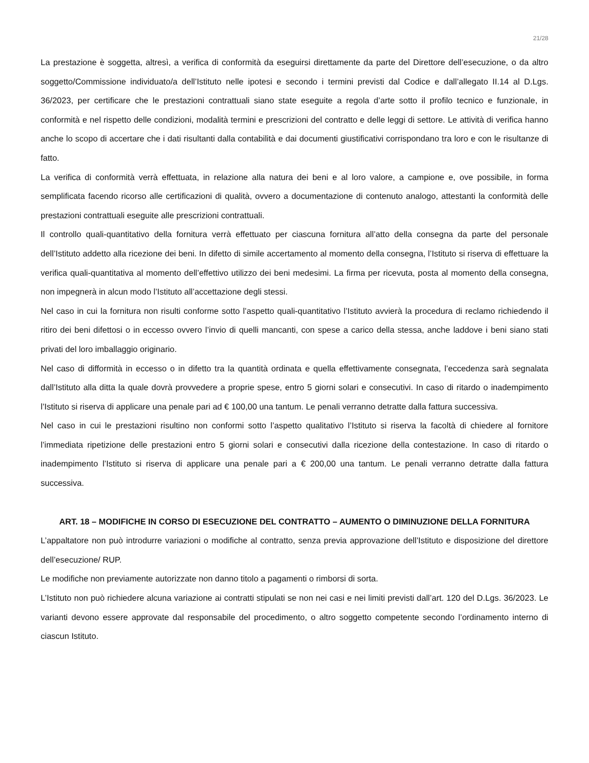21/28
La prestazione è soggetta, altresì, a verifica di conformità da eseguirsi direttamente da parte del Direttore dell’esecuzione, o da altro soggetto/Commissione individuato/a dell’Istituto nelle ipotesi e secondo i termini previsti dal Codice e dall’allegato II.14 al D.Lgs. 36/2023, per certificare che le prestazioni contrattuali siano state eseguite a regola d’arte sotto il profilo tecnico e funzionale, in conformità e nel rispetto delle condizioni, modalità termini e prescrizioni del contratto e delle leggi di settore. Le attività di verifica hanno anche lo scopo di accertare che i dati risultanti dalla contabilità e dai documenti giustificativi corrispondano tra loro e con le risultanze di fatto.
La verifica di conformità verrà effettuata, in relazione alla natura dei beni e al loro valore, a campione e, ove possibile, in forma semplificata facendo ricorso alle certificazioni di qualità, ovvero a documentazione di contenuto analogo, attestanti la conformità delle prestazioni contrattuali eseguite alle prescrizioni contrattuali.
Il controllo quali-quantitativo della fornitura verrà effettuato per ciascuna fornitura all’atto della consegna da parte del personale dell’Istituto addetto alla ricezione dei beni. In difetto di simile accertamento al momento della consegna, l’Istituto si riserva di effettuare la verifica quali-quantitativa al momento dell’effettivo utilizzo dei beni medesimi. La firma per ricevuta, posta al momento della consegna, non impegnerà in alcun modo l’Istituto all’accettazione degli stessi.
Nel caso in cui la fornitura non risulti conforme sotto l’aspetto quali-quantitativo l’Istituto avvierà la procedura di reclamo richiedendo il ritiro dei beni difettosi o in eccesso ovvero l’invio di quelli mancanti, con spese a carico della stessa, anche laddove i beni siano stati privati del loro imballaggio originario.
Nel caso di difformità in eccesso o in difetto tra la quantità ordinata e quella effettivamente consegnata, l’eccedenza sarà segnalata dall’Istituto alla ditta la quale dovrà provvedere a proprie spese, entro 5 giorni solari e consecutivi. In caso di ritardo o inadempimento l’Istituto si riserva di applicare una penale pari ad € 100,00 una tantum. Le penali verranno detratte dalla fattura successiva.
Nel caso in cui le prestazioni risultino non conformi sotto l’aspetto qualitativo l’Istituto si riserva la facoltà di chiedere al fornitore l’immediata ripetizione delle prestazioni entro 5 giorni solari e consecutivi dalla ricezione della contestazione. In caso di ritardo o inadempimento l’Istituto si riserva di applicare una penale pari a € 200,00 una tantum. Le penali verranno detratte dalla fattura successiva.
ART. 18 – MODIFICHE IN CORSO DI ESECUZIONE DEL CONTRATTO – AUMENTO O DIMINUZIONE DELLA FORNITURA
L’appaltatore non può introdurre variazioni o modifiche al contratto, senza previa approvazione dell’Istituto e disposizione del direttore dell’esecuzione/ RUP.
Le modifiche non previamente autorizzate non danno titolo a pagamenti o rimborsi di sorta.
L’Istituto non può richiedere alcuna variazione ai contratti stipulati se non nei casi e nei limiti previsti dall’art. 120 del D.Lgs. 36/2023. Le varianti devono essere approvate dal responsabile del procedimento, o altro soggetto competente secondo l’ordinamento interno di ciascun Istituto.